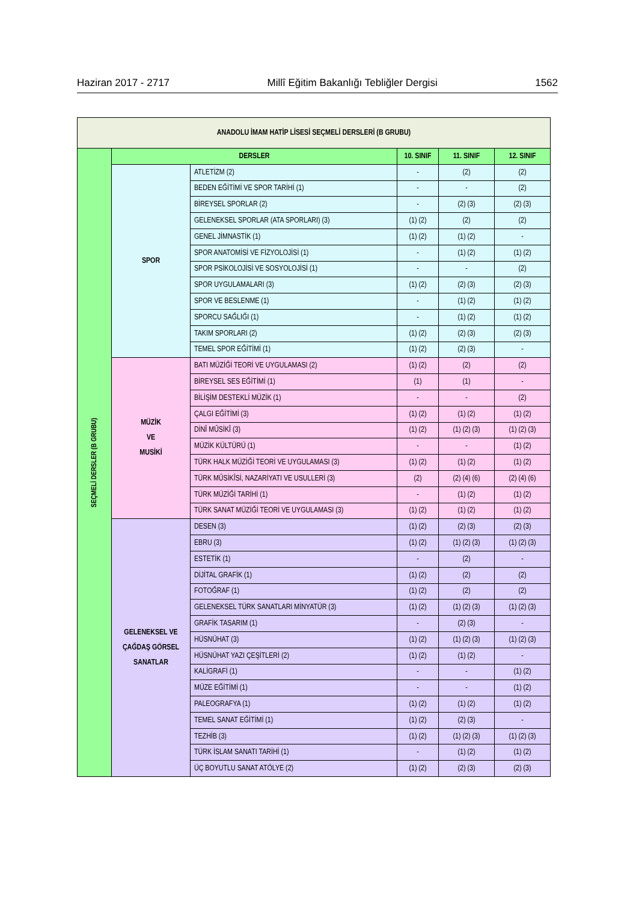Haziran 2017 - 2717 Millî Eğitim Bakanlığı Tebliğler Dergisi 1562
| ANADOLU İMAM HATİP LİSESİ SEÇMELİ DERSLERİ (B GRUBU) | | | | | |
| SEÇMELİ DERSLER (B GRUBU) | DERSLER | | 10. SINIF | 11. SINIF | 12. SINIF |
| | SPOR | ATLETİZM (2) | - | (2) | (2) |
| | | BEDEN EĞİTİMİ VE SPOR TARİHİ (1) | - | - | (2) |
| | | BİREYSEL SPORLAR (2) | - | (2) (3) | (2) (3) |
| | | GELENEKSEL SPORLAR (ATA SPORLARI) (3) | (1) (2) | (2) | (2) |
| | | GENEL JİMNASTİK (1) | (1) (2) | (1) (2) | - |
| | | SPOR ANATOMİSİ VE FİZYOLOJİSİ (1) | - | (1) (2) | (1) (2) |
| | | SPOR PSİKOLOJİSİ VE SOSYOLOJİSİ (1) | - | - | (2) |
| | | SPOR UYGULAMALARI (3) | (1) (2) | (2) (3) | (2) (3) |
| | | SPOR VE BESLENME (1) | - | (1) (2) | (1) (2) |
| | | SPORCU SAĞLIĞI (1) | - | (1) (2) | (1) (2) |
| | | TAKIM SPORLARI (2) | (1) (2) | (2) (3) | (2) (3) |
| | | TEMEL SPOR EĞİTİMİ (1) | (1) (2) | (2) (3) | - |
| | MÜZİK VE MUSİKİ | BATI MÜZİĞİ TEORİ VE UYGULAMASI (2) | (1) (2) | (2) | (2) |
| | | BİREYSEL SES EĞİTİMİ (1) | (1) | (1) | - |
| | | BİLİŞİM DESTEKLİ MÜZİK (1) | - | - | (2) |
| | | ÇALGI EĞİTİMİ (3) | (1) (2) | (1) (2) | (1) (2) |
| | | DİNÎ MÛSİKÎ (3) | (1) (2) | (1) (2) (3) | (1) (2) (3) |
| | | MÜZİK KÜLTÜRÜ (1) | - | - | (1) (2) |
| | | TÜRK HALK MÜZİĞİ TEORİ VE UYGULAMASI (3) | (1) (2) | (1) (2) | (1) (2) |
| | | TÜRK MÛSİKÎSİ, NAZARİYATI VE USULLERİ (3) | (2) | (2) (4) (6) | (2) (4) (6) |
| | | TÜRK MÜZİĞİ TARİHİ (1) | - | (1) (2) | (1) (2) |
| | | TÜRK SANAT MÜZİĞİ TEORİ VE UYGULAMASI (3) | (1) (2) | (1) (2) | (1) (2) |
| | GELENEKSEL VE ÇAĞDAŞ GÖRSEL SANATLAR | DESEN (3) | (1) (2) | (2) (3) | (2) (3) |
| | | EBRU (3) | (1) (2) | (1) (2) (3) | (1) (2) (3) |
| | | ESTETİK (1) | - | (2) | - |
| | | DİJİTAL GRAFİK (1) | (1) (2) | (2) | (2) |
| | | FOTOĞRAF (1) | (1) (2) | (2) | (2) |
| | | GELENEKSEL TÜRK SANATLARI MİNYATÜR (3) | (1) (2) | (1) (2) (3) | (1) (2) (3) |
| | | GRAFİK TASARIM (1) | - | (2) (3) | - |
| | | HÜSNÜHAT (3) | (1) (2) | (1) (2) (3) | (1) (2) (3) |
| | | HÜSNÜHAT YAZI ÇEŞİTLERİ (2) | (1) (2) | (1) (2) | - |
| | | KALİGRAFİ (1) | - | - | (1) (2) |
| | | MÜZE EĞİTİMİ (1) | - | - | (1) (2) |
| | | PALEOGRAFYA (1) | (1) (2) | (1) (2) | (1) (2) |
| | | TEMEL SANAT EĞİTİMİ (1) | (1) (2) | (2) (3) | - |
| | | TEZHİB (3) | (1) (2) | (1) (2) (3) | (1) (2) (3) |
| | | TÜRK İSLAM SANATI TARİHİ (1) | - | (1) (2) | (1) (2) |
| | | ÜÇ BOYUTLU SANAT ATÖLYE (2) | (1) (2) | (2) (3) | (2) (3) |